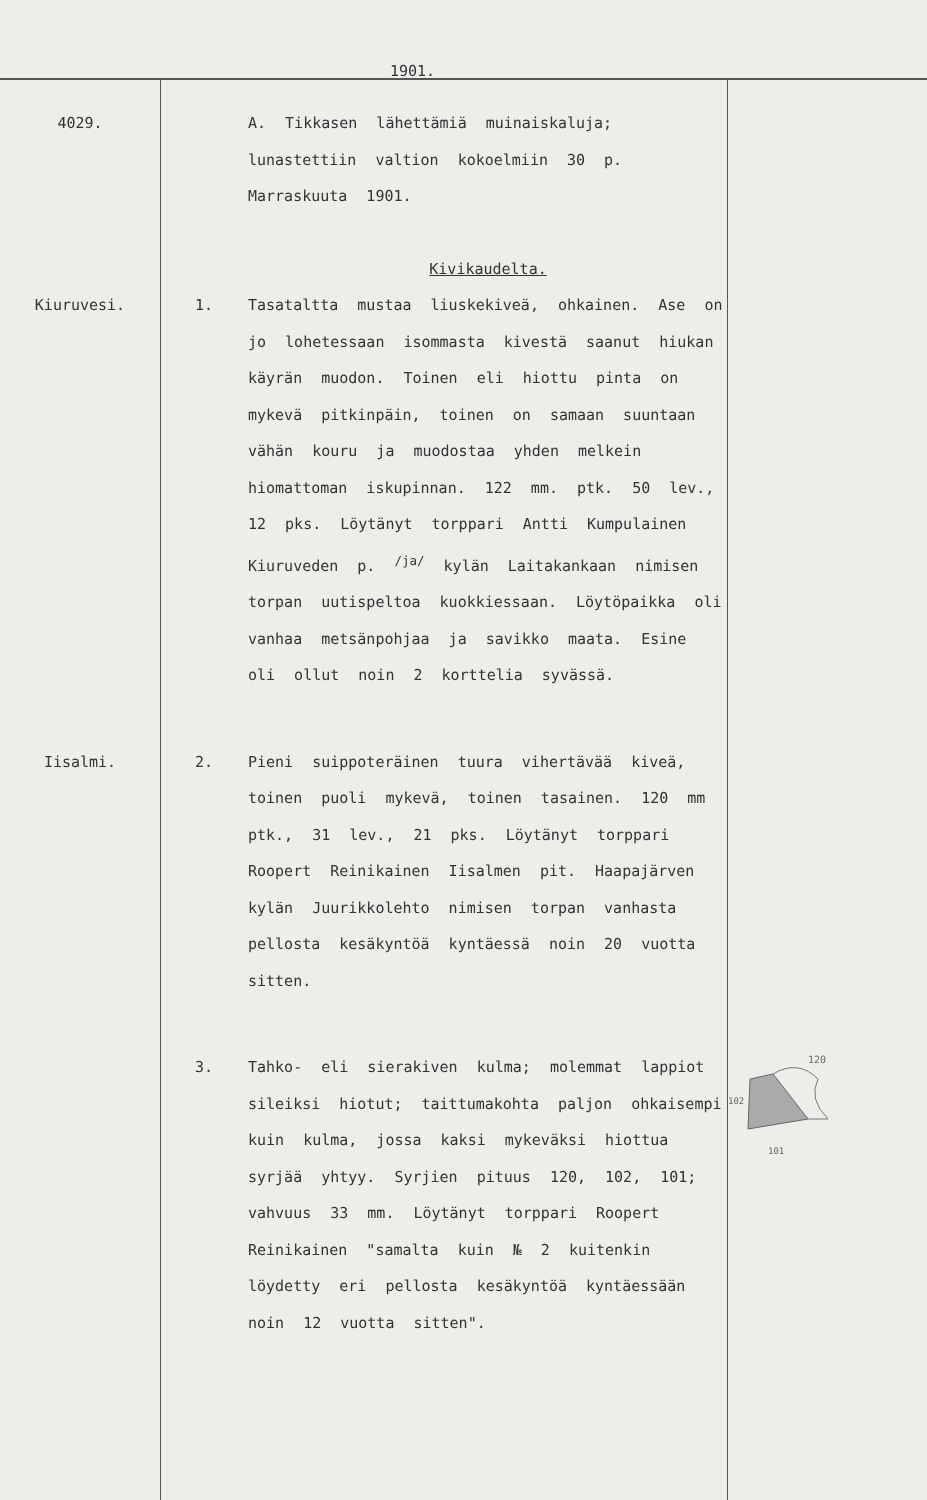1901.
4029. A. Tikkasen lähettämiä muinaiskaluja; lunastettiin valtion kokoelmiin 30 p. Marraskuuta 1901.
Kivikaudelta.
Kiuruvesi. 1. Tasataltta mustaa liuskekiveä, ohkainen. Ase on jo lohetessaan isommasta kivestä saanut hiukan käyrän muodon. Toinen eli hiottu pinta on mykevä pitkinpäin, toinen on samaan suuntaan vähän kouru ja muodostaa yhden melkein hiomattoman iskupinnan. 122 mm. ptk. 50 lev., 12 pks. Löytänyt torppari Antti Kumpulainen Kiuruveden p. <sup>/ja/</sup> kylän Laitakankaan nimisen torpan uutispeltoa kuokkiessaan. Löytöpaikka oli vanhaa metsänpohjaa ja savikko maata. Esine oli ollut noin 2 korttelia syvässä.
Iisalmi. 2. Pieni suippoteräinen tuura vihertävää kiveä, toinen puoli mykevä, toinen tasainen. 120 mm ptk., 31 lev., 21 pks. Löytänyt torppari Roopert Reinikainen Iisalmen pit. Haapajärven kylän Juurikkolehto nimisen torpan vanhasta pellosta kesäkyntöä kyntäessä noin 20 vuotta sitten.
3. Tahko- eli sierakiven kulma; molemmat lappiot sileiksi hiotut; taittumakohta paljon ohkaisempi kuin kulma, jossa kaksi mykeväksi hiottua syrjää yhtyy. Syrjien pituus 120, 102, 101; vahvuus 33 mm. Löytänyt torppari Roopert Reinikainen "samalta kuin № 2 kuitenkin löydetty eri pellosta kesäkyntöä kyntäessään noin 12 vuotta sitten".
120
102
101